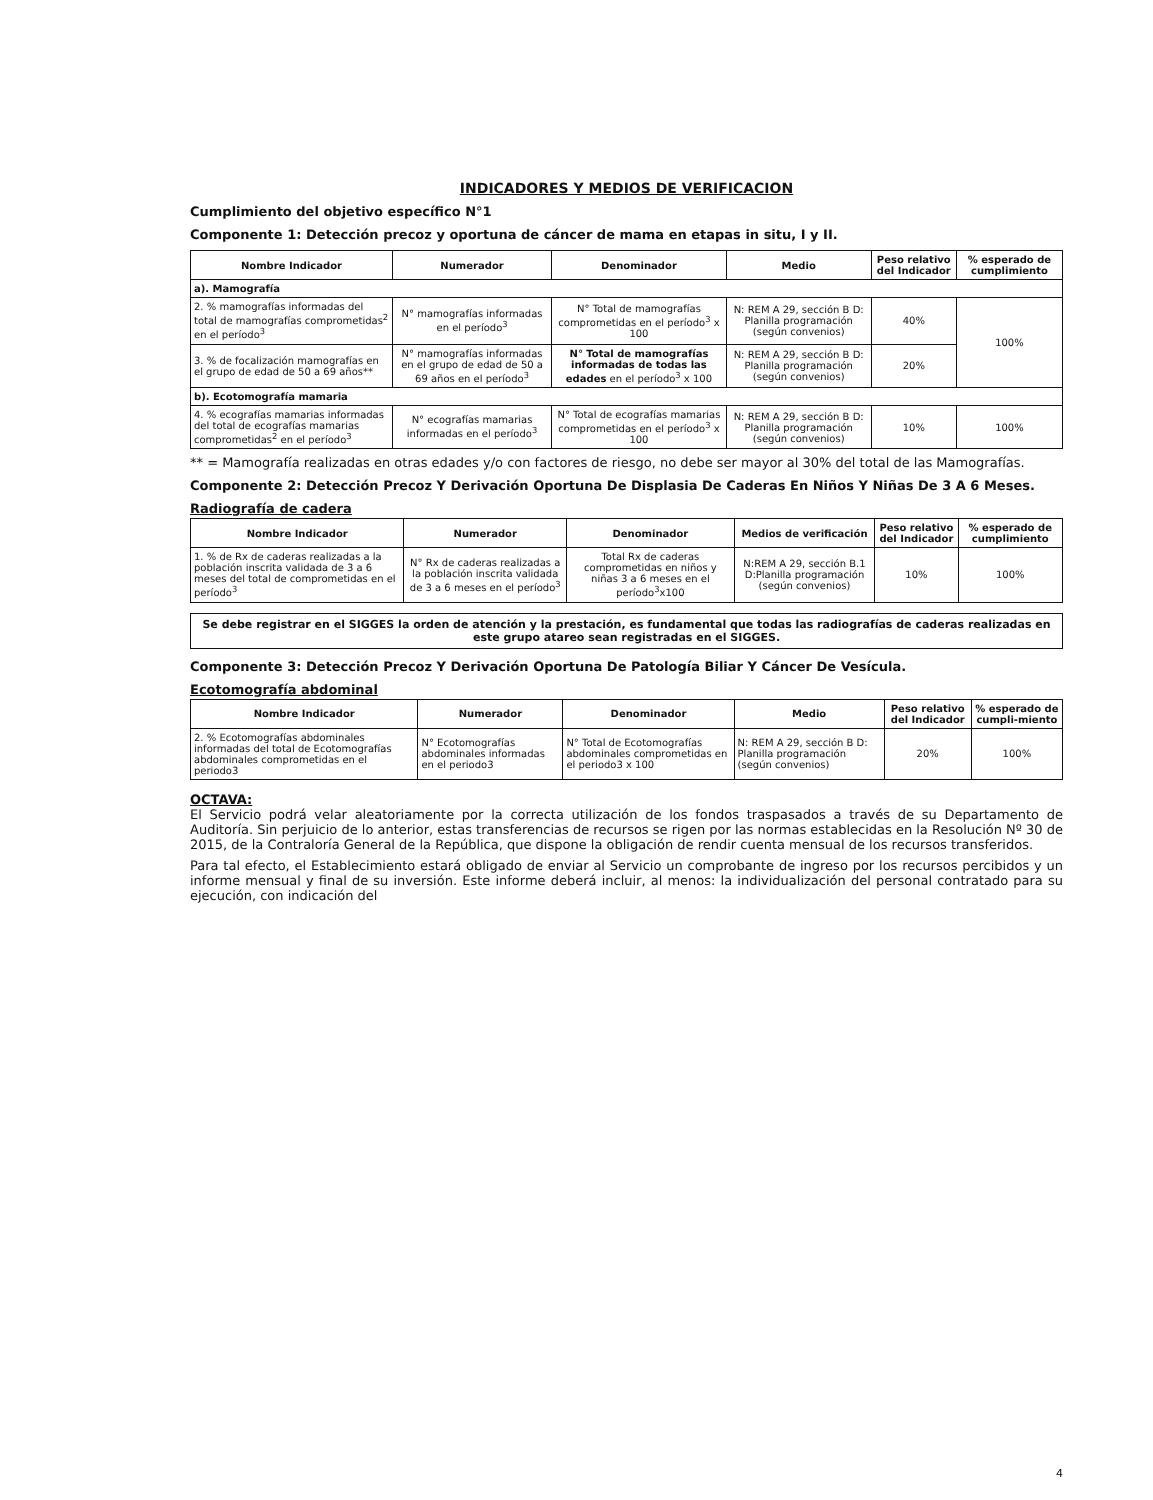INDICADORES Y MEDIOS DE VERIFICACION
Cumplimiento del objetivo específico N°1
Componente 1: Detección precoz y oportuna de cáncer de mama en etapas in situ, I y II.
| Nombre Indicador | Numerador | Denominador | Medio | Peso relativo del Indicador | % esperado de cumplimiento |
| --- | --- | --- | --- | --- | --- |
| a). Mamografía | | | | | |
| 2. % mamografías informadas del total de mamografías comprometidas<sup>2</sup> en el período<sup>3</sup> | N° mamografías informadas en el período<sup>3</sup> | N° Total de mamografías comprometidas en el período<sup>3</sup> x 100 | N: REM A 29, sección B D: Planilla programación (según convenios) | 40% | 100% |
| 3. % de focalización mamografías en el grupo de edad de 50 a 69 años** | N° mamografías informadas en el grupo de edad de 50 a 69 años en el período<sup>3</sup> | N° Total de mamografías informadas de todas las edades en el período<sup>3</sup> x 100 | N: REM A 29, sección B D: Planilla programación (según convenios) | 20% | |
| b). Ecotomografía mamaria | | | | | |
| 4. % ecografías mamarias informadas del total de ecografías mamarias comprometidas<sup>2</sup> en el período<sup>3</sup> | N° ecografías mamarias informadas en el período<sup>3</sup> | N° Total de ecografías mamarias comprometidas en el período<sup>3</sup> x 100 | N: REM A 29, sección B D: Planilla programación (según convenios) | 10% | 100% |
** = Mamografía realizadas en otras edades y/o con factores de riesgo, no debe ser mayor al 30% del total de las Mamografías.
Componente 2: Detección Precoz Y Derivación Oportuna De Displasia De Caderas En Niños Y Niñas De 3 A 6 Meses.
Radiografía de cadera
| Nombre Indicador | Numerador | Denominador | Medios de verificación | Peso relativo del Indicador | % esperado de cumplimiento |
| --- | --- | --- | --- | --- | --- |
| 1. % de Rx de caderas realizadas a la población inscrita validada de 3 a 6 meses del total de comprometidas en el período<sup>3</sup> | N° Rx de caderas realizadas a la población inscrita validada de 3 a 6 meses en el período<sup>3</sup> | Total Rx de caderas comprometidas en niños y niñas 3 a 6 meses en el período<sup>3</sup>x100 | N:REM A 29, sección B.1 D:Planilla programación (según convenios) | 10% | 100% |
Se debe registrar en el SIGGES la orden de atención y la prestación, es fundamental que todas las radiografías de caderas realizadas en este grupo atareo sean registradas en el SIGGES.
Componente 3: Detección Precoz Y Derivación Oportuna De Patología Biliar Y Cáncer De Vesícula.
Ecotomografía abdominal
| Nombre Indicador | Numerador | Denominador | Medio | Peso relativo del Indicador | % esperado de cumpli-miento |
| --- | --- | --- | --- | --- | --- |
| 2. % Ecotomografías abdominales informadas del total de Ecotomografías abdominales comprometidas en el periodo3 | N° Ecotomografías abdominales informadas en el periodo3 | N° Total de Ecotomografías abdominales comprometidas en el periodo3 x 100 | N: REM A 29, sección B D: Planilla programación (según convenios) | 20% | 100% |
OCTAVA:
El Servicio podrá velar aleatoriamente por la correcta utilización de los fondos traspasados a través de su Departamento de Auditoría. Sin perjuicio de lo anterior, estas transferencias de recursos se rigen por las normas establecidas en la Resolución Nº 30 de 2015, de la Contraloría General de la República, que dispone la obligación de rendir cuenta mensual de los recursos transferidos.
Para tal efecto, el Establecimiento estará obligado de enviar al Servicio un comprobante de ingreso por los recursos percibidos y un informe mensual y final de su inversión. Este informe deberá incluir, al menos: la individualización del personal contratado para su ejecución, con indicación del
4